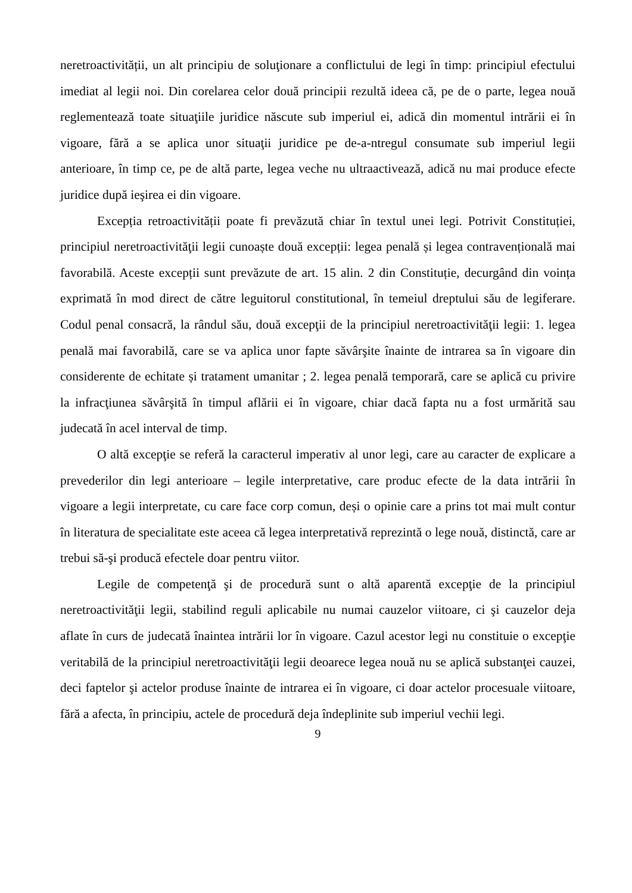neretroactivității, un alt principiu de soluţionare a conflictului de legi în timp: principiul efectului imediat al legii noi. Din corelarea celor două principii rezultă ideea că, pe de o parte, legea nouă reglementează toate situaţiile juridice născute sub imperiul ei, adică din momentul intrării ei în vigoare, fără a se aplica unor situaţii juridice pe de-a-ntregul consumate sub imperiul legii anterioare, în timp ce, pe de altă parte, legea veche nu ultraactivează, adică nu mai produce efecte juridice după ieşirea ei din vigoare.
Excepția retroactivității poate fi prevăzută chiar în textul unei legi. Potrivit Constituției, principiul neretroactivităţii legii cunoaște două excepții: legea penală și legea contravențională mai favorabilă. Aceste excepții sunt prevăzute de art. 15 alin. 2 din Constituție, decurgând din voința exprimată în mod direct de către leguitorul constitutional, în temeiul dreptului său de legiferare. Codul penal consacră, la rândul său, două excepţii de la principiul neretroactivităţii legii: 1. legea penală mai favorabilă, care se va aplica unor fapte săvârşite înainte de intrarea sa în vigoare din considerente de echitate și tratament umanitar ; 2. legea penală temporară, care se aplică cu privire la infracţiunea săvârşită în timpul aflării ei în vigoare, chiar dacă fapta nu a fost urmărită sau judecată în acel interval de timp.
O altă excepţie se referă la caracterul imperativ al unor legi, care au caracter de explicare a prevederilor din legi anterioare – legile interpretative, care produc efecte de la data intrării în vigoare a legii interpretate, cu care face corp comun, deși o opinie care a prins tot mai mult contur în literatura de specialitate este aceea că legea interpretativă reprezintă o lege nouă, distinctă, care ar trebui să-şi producă efectele doar pentru viitor.
Legile de competenţă şi de procedură sunt o altă aparentă excepţie de la principiul neretroactivităţii legii, stabilind reguli aplicabile nu numai cauzelor viitoare, ci şi cauzelor deja aflate în curs de judecată înaintea intrării lor în vigoare. Cazul acestor legi nu constituie o excepţie veritabilă de la principiul neretroactivităţii legii deoarece legea nouă nu se aplică substanţei cauzei, deci faptelor şi actelor produse înainte de intrarea ei în vigoare, ci doar actelor procesuale viitoare, fără a afecta, în principiu, actele de procedură deja îndeplinite sub imperiul vechii legi.
9